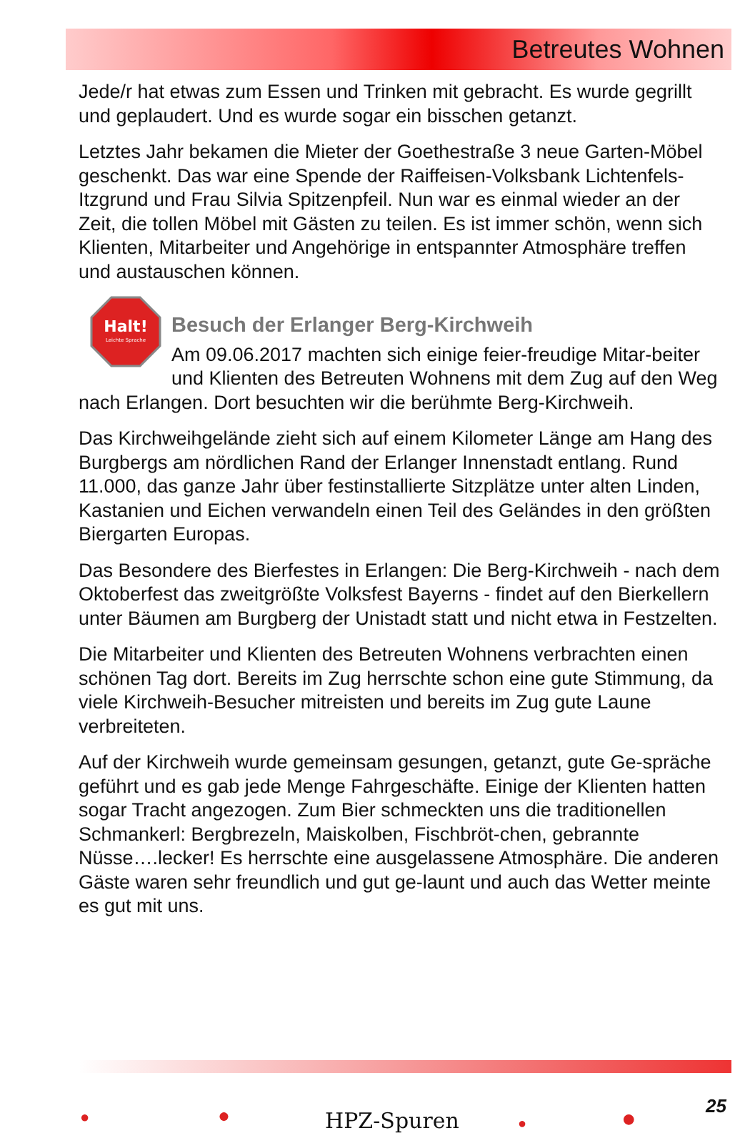Betreutes Wohnen
Jede/r hat etwas zum Essen und Trinken mit gebracht. Es wurde gegrillt und geplaudert. Und es wurde sogar ein bisschen getanzt.
Letztes Jahr bekamen die Mieter der Goethestraße 3 neue Garten-Möbel geschenkt. Das war eine Spende der Raiffeisen-Volksbank Lichtenfels-Itzgrund und Frau Silvia Spitzenpfeil. Nun war es einmal wieder an der Zeit, die tollen Möbel mit Gästen zu teilen. Es ist immer schön, wenn sich Klienten, Mitarbeiter und Angehörige in entspannter Atmosphäre treffen und austauschen können.
Halt!
Leichte Sprache
Besuch der Erlanger Berg-Kirchweih
Am 09.06.2017 machten sich einige feier-freudige Mitar-beiter und Klienten des Betreuten Wohnens mit dem Zug auf den Weg nach Erlangen. Dort besuchten wir die berühmte Berg-Kirchweih.
Das Kirchweihgelände zieht sich auf einem Kilometer Länge am Hang des Burgbergs am nördlichen Rand der Erlanger Innenstadt entlang. Rund 11.000, das ganze Jahr über festinstallierte Sitzplätze unter alten Linden, Kastanien und Eichen verwandeln einen Teil des Geländes in den größten Biergarten Europas.
Das Besondere des Bierfestes in Erlangen: Die Berg-Kirchweih - nach dem Oktoberfest das zweitgrößte Volksfest Bayerns - findet auf den Bierkellern unter Bäumen am Burgberg der Unistadt statt und nicht etwa in Festzelten.
Die Mitarbeiter und Klienten des Betreuten Wohnens verbrachten einen schönen Tag dort. Bereits im Zug herrschte schon eine gute Stimmung, da viele Kirchweih-Besucher mitreisten und bereits im Zug gute Laune verbreiteten.
Auf der Kirchweih wurde gemeinsam gesungen, getanzt, gute Ge-spräche geführt und es gab jede Menge Fahrgeschäfte. Einige der Klienten hatten sogar Tracht angezogen. Zum Bier schmeckten uns die traditionellen Schmankerl: Bergbrezeln, Maiskolben, Fischbröt-chen, gebrannte Nüsse….lecker! Es herrschte eine ausgelassene Atmosphäre. Die anderen Gäste waren sehr freundlich und gut ge-launt und auch das Wetter meinte es gut mit uns.
● ● HPZ-Spuren ● ● 25